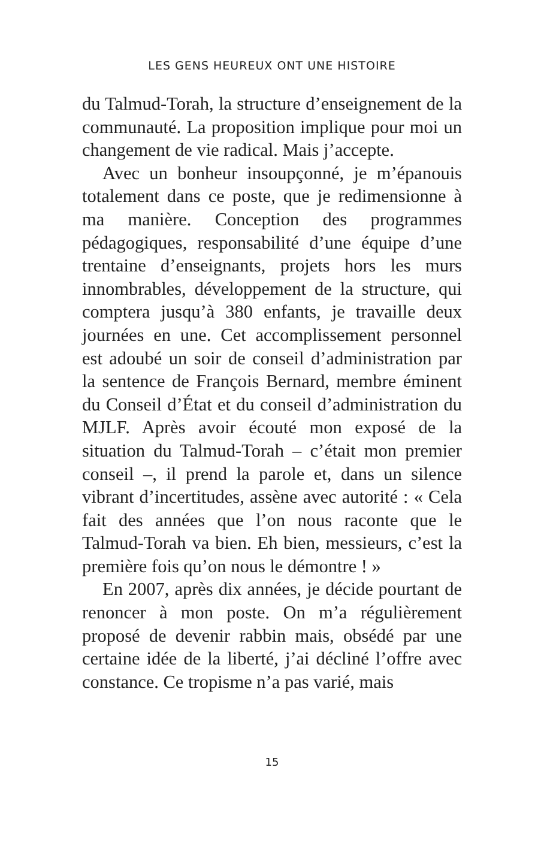LES GENS HEUREUX ONT UNE HISTOIRE
du Talmud-Torah, la structure d’enseignement de la communauté. La proposition implique pour moi un changement de vie radical. Mais j’accepte.
Avec un bonheur insoupçonné, je m’épanouis totalement dans ce poste, que je redimensionne à ma manière. Conception des programmes pédagogiques, responsabilité d’une équipe d’une trentaine d’enseignants, projets hors les murs innombrables, développement de la structure, qui comptera jusqu’à 380 enfants, je travaille deux journées en une. Cet accomplissement personnel est adoubé un soir de conseil d’administration par la sentence de François Bernard, membre éminent du Conseil d’État et du conseil d’administration du MJLF. Après avoir écouté mon exposé de la situation du Talmud-Torah – c’était mon premier conseil –, il prend la parole et, dans un silence vibrant d’incertitudes, assène avec autorité : « Cela fait des années que l’on nous raconte que le Talmud-Torah va bien. Eh bien, messieurs, c’est la première fois qu’on nous le démontre ! »
En 2007, après dix années, je décide pourtant de renoncer à mon poste. On m’a régulièrement proposé de devenir rabbin mais, obsédé par une certaine idée de la liberté, j’ai décliné l’offre avec constance. Ce tropisme n’a pas varié, mais
15